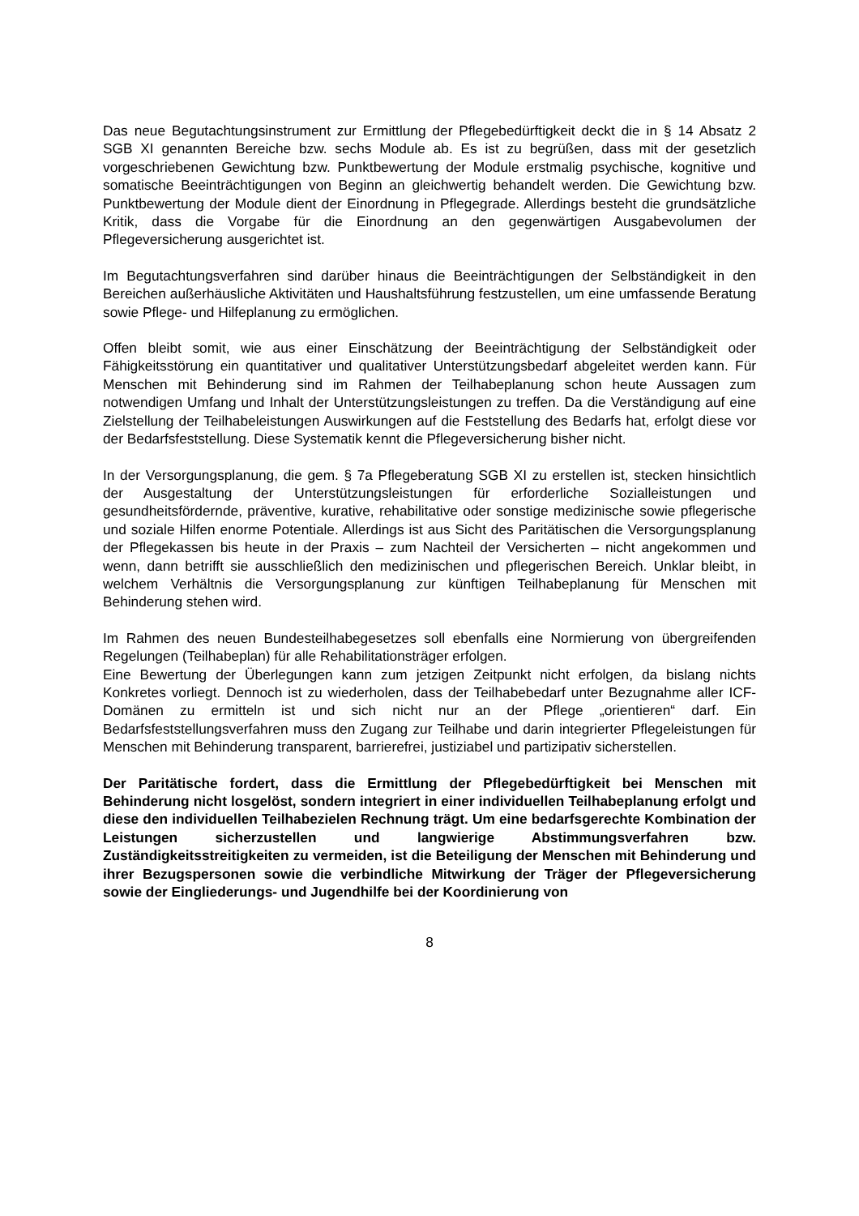Das neue Begutachtungsinstrument zur Ermittlung der Pflegebedürftigkeit deckt die in § 14 Absatz 2 SGB XI genannten Bereiche bzw. sechs Module ab. Es ist zu begrüßen, dass mit der gesetzlich vorgeschriebenen Gewichtung bzw. Punktbewertung der Module erstmalig psychische, kognitive und somatische Beeinträchtigungen von Beginn an gleichwertig behandelt werden. Die Gewichtung bzw. Punktbewertung der Module dient der Einordnung in Pflegegrade. Allerdings besteht die grundsätzliche Kritik, dass die Vorgabe für die Einordnung an den gegenwärtigen Ausgabevolumen der Pflegeversicherung ausgerichtet ist.
Im Begutachtungsverfahren sind darüber hinaus die Beeinträchtigungen der Selbständigkeit in den Bereichen außerhäusliche Aktivitäten und Haushaltsführung festzustellen, um eine umfassende Beratung sowie Pflege- und Hilfeplanung zu ermöglichen.
Offen bleibt somit, wie aus einer Einschätzung der Beeinträchtigung der Selbständigkeit oder Fähigkeitsstörung ein quantitativer und qualitativer Unterstützungsbedarf abgeleitet werden kann. Für Menschen mit Behinderung sind im Rahmen der Teilhabeplanung schon heute Aussagen zum notwendigen Umfang und Inhalt der Unterstützungsleistungen zu treffen. Da die Verständigung auf eine Zielstellung der Teilhabeleistungen Auswirkungen auf die Feststellung des Bedarfs hat, erfolgt diese vor der Bedarfsfeststellung. Diese Systematik kennt die Pflegeversicherung bisher nicht.
In der Versorgungsplanung, die gem. § 7a Pflegeberatung SGB XI zu erstellen ist, stecken hinsichtlich der Ausgestaltung der Unterstützungsleistungen für erforderliche Sozialleistungen und gesundheitsfördernde, präventive, kurative, rehabilitative oder sonstige medizinische sowie pflegerische und soziale Hilfen enorme Potentiale. Allerdings ist aus Sicht des Paritätischen die Versorgungsplanung der Pflegekassen bis heute in der Praxis – zum Nachteil der Versicherten – nicht angekommen und wenn, dann betrifft sie ausschließlich den medizinischen und pflegerischen Bereich. Unklar bleibt, in welchem Verhältnis die Versorgungsplanung zur künftigen Teilhabeplanung für Menschen mit Behinderung stehen wird.
Im Rahmen des neuen Bundesteilhabegesetzes soll ebenfalls eine Normierung von übergreifenden Regelungen (Teilhabeplan) für alle Rehabilitationsträger erfolgen.
Eine Bewertung der Überlegungen kann zum jetzigen Zeitpunkt nicht erfolgen, da bislang nichts Konkretes vorliegt. Dennoch ist zu wiederholen, dass der Teilhabebedarf unter Bezugnahme aller ICF-Domänen zu ermitteln ist und sich nicht nur an der Pflege „orientieren“ darf. Ein Bedarfsfeststellungsverfahren muss den Zugang zur Teilhabe und darin integrierter Pflegeleistungen für Menschen mit Behinderung transparent, barrierefrei, justiziabel und partizipativ sicherstellen.
Der Paritätische fordert, dass die Ermittlung der Pflegebedürftigkeit bei Menschen mit Behinderung nicht losgelöst, sondern integriert in einer individuellen Teilhabeplanung erfolgt und diese den individuellen Teilhabezielen Rechnung trägt. Um eine bedarfsgerechte Kombination der Leistungen sicherzustellen und langwierige Abstimmungsverfahren bzw. Zuständigkeitsstreitigkeiten zu vermeiden, ist die Beteiligung der Menschen mit Behinderung und ihrer Bezugspersonen sowie die verbindliche Mitwirkung der Träger der Pflegeversicherung sowie der Eingliederungs- und Jugendhilfe bei der Koordinierung von
8